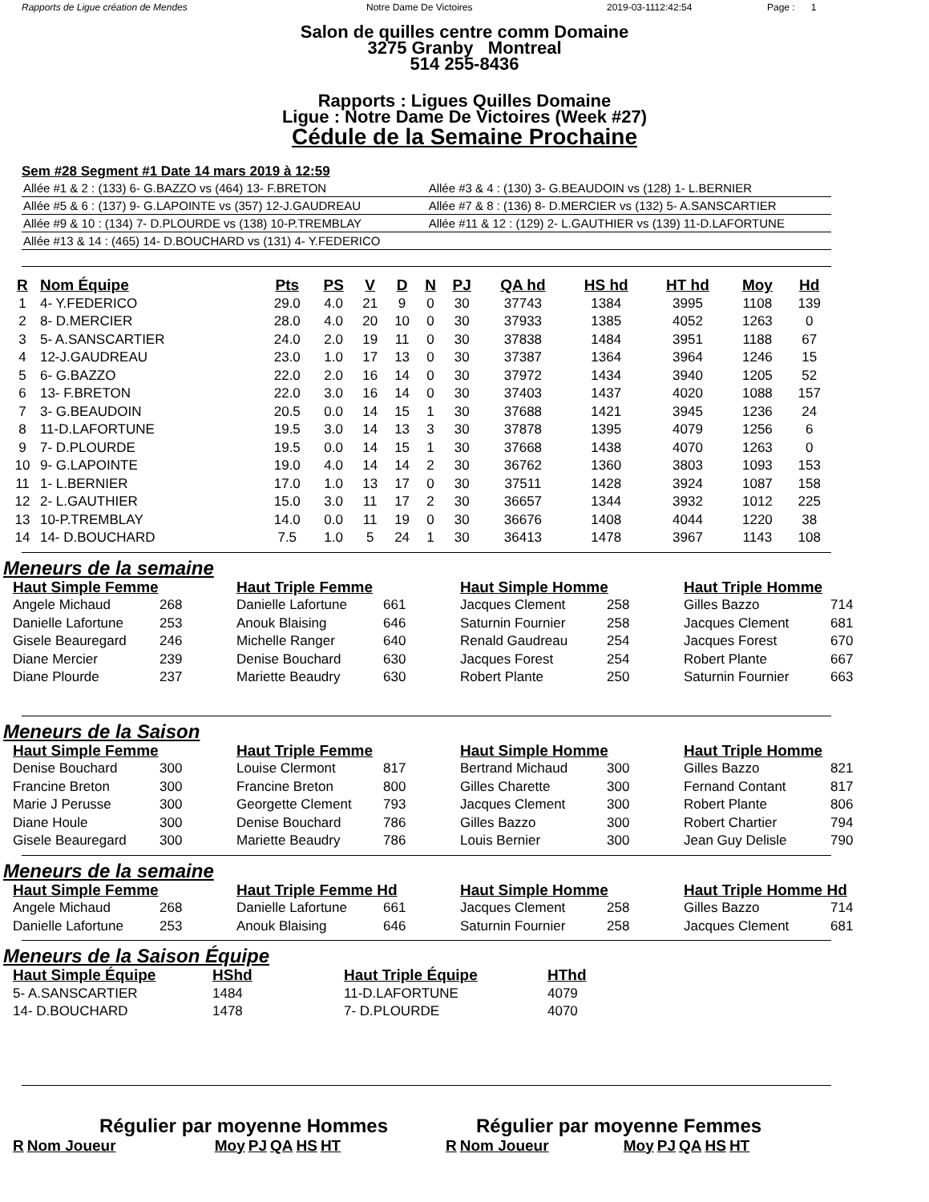Rapports de Ligue création de Mendes Notre Dame De Victoires 2019-03-1112:42:54 Page : 1
Salon de quilles centre comm Domaine
3275 Granby Montreal
514 255-8436
Rapports : Ligues Quilles Domaine
Ligue : Notre Dame De Victoires (Week #27)
Cédule de la Semaine Prochaine
Sem #28 Segment #1 Date 14 mars 2019 à 12:59
| Allée #1 & 2 : (133) 6- G.BAZZO vs (464) 13- F.BRETON | Allée #3 & 4 : (130) 3- G.BEAUDOIN vs (128) 1- L.BERNIER |
| Allée #5 & 6 : (137) 9- G.LAPOINTE vs (357) 12-J.GAUDREAU | Allée #7 & 8 : (136) 8- D.MERCIER vs (132) 5- A.SANSCARTIER |
| Allée #9 & 10 : (134) 7- D.PLOURDE vs (138) 10-P.TREMBLAY | Allée #11 & 12 : (129) 2- L.GAUTHIER vs (139) 11-D.LAFORTUNE |
| Allée #13 & 14 : (465) 14- D.BOUCHARD vs (131) 4- Y.FEDERICO | |
| R | Nom Équipe | Pts | PS | V | D | N | PJ | QA hd | HS hd | HT hd | Moy | Hd |
| --- | --- | --- | --- | --- | --- | --- | --- | --- | --- | --- | --- | --- |
| 1 | 4- Y.FEDERICO | 29.0 | 4.0 | 21 | 9 | 0 | 30 | 37743 | 1384 | 3995 | 1108 | 139 |
| 2 | 8- D.MERCIER | 28.0 | 4.0 | 20 | 10 | 0 | 30 | 37933 | 1385 | 4052 | 1263 | 0 |
| 3 | 5- A.SANSCARTIER | 24.0 | 2.0 | 19 | 11 | 0 | 30 | 37838 | 1484 | 3951 | 1188 | 67 |
| 4 | 12-J.GAUDREAU | 23.0 | 1.0 | 17 | 13 | 0 | 30 | 37387 | 1364 | 3964 | 1246 | 15 |
| 5 | 6- G.BAZZO | 22.0 | 2.0 | 16 | 14 | 0 | 30 | 37972 | 1434 | 3940 | 1205 | 52 |
| 6 | 13- F.BRETON | 22.0 | 3.0 | 16 | 14 | 0 | 30 | 37403 | 1437 | 4020 | 1088 | 157 |
| 7 | 3- G.BEAUDOIN | 20.5 | 0.0 | 14 | 15 | 1 | 30 | 37688 | 1421 | 3945 | 1236 | 24 |
| 8 | 11-D.LAFORTUNE | 19.5 | 3.0 | 14 | 13 | 3 | 30 | 37878 | 1395 | 4079 | 1256 | 6 |
| 9 | 7- D.PLOURDE | 19.5 | 0.0 | 14 | 15 | 1 | 30 | 37668 | 1438 | 4070 | 1263 | 0 |
| 10 | 9- G.LAPOINTE | 19.0 | 4.0 | 14 | 14 | 2 | 30 | 36762 | 1360 | 3803 | 1093 | 153 |
| 11 | 1- L.BERNIER | 17.0 | 1.0 | 13 | 17 | 0 | 30 | 37511 | 1428 | 3924 | 1087 | 158 |
| 12 | 2- L.GAUTHIER | 15.0 | 3.0 | 11 | 17 | 2 | 30 | 36657 | 1344 | 3932 | 1012 | 225 |
| 13 | 10-P.TREMBLAY | 14.0 | 0.0 | 11 | 19 | 0 | 30 | 36676 | 1408 | 4044 | 1220 | 38 |
| 14 | 14- D.BOUCHARD | 7.5 | 1.0 | 5 | 24 | 1 | 30 | 36413 | 1478 | 3967 | 1143 | 108 |
Meneurs de la semaine
| Haut Simple Femme | | Haut Triple Femme | | Haut Simple Homme | | Haut Triple Homme | |
| --- | --- | --- | --- | --- | --- | --- | --- |
| Angele Michaud | 268 | Danielle Lafortune | 661 | Jacques Clement | 258 | Gilles Bazzo | 714 |
| Danielle Lafortune | 253 | Anouk Blaising | 646 | Saturnin Fournier | 258 | Jacques Clement | 681 |
| Gisele Beauregard | 246 | Michelle Ranger | 640 | Renald Gaudreau | 254 | Jacques Forest | 670 |
| Diane Mercier | 239 | Denise Bouchard | 630 | Jacques Forest | 254 | Robert Plante | 667 |
| Diane Plourde | 237 | Mariette Beaudry | 630 | Robert Plante | 250 | Saturnin Fournier | 663 |
Meneurs de la Saison
| Haut Simple Femme | | Haut Triple Femme | | Haut Simple Homme | | Haut Triple Homme | |
| --- | --- | --- | --- | --- | --- | --- | --- |
| Denise Bouchard | 300 | Louise Clermont | 817 | Bertrand Michaud | 300 | Gilles Bazzo | 821 |
| Francine Breton | 300 | Francine Breton | 800 | Gilles Charette | 300 | Fernand Contant | 817 |
| Marie J Perusse | 300 | Georgette Clement | 793 | Jacques Clement | 300 | Robert Plante | 806 |
| Diane Houle | 300 | Denise Bouchard | 786 | Gilles Bazzo | 300 | Robert Chartier | 794 |
| Gisele Beauregard | 300 | Mariette Beaudry | 786 | Louis Bernier | 300 | Jean Guy Delisle | 790 |
Meneurs de la semaine
| Haut Simple Femme | | Haut Triple Femme Hd | | Haut Simple Homme | | Haut Triple Homme Hd | |
| --- | --- | --- | --- | --- | --- | --- | --- |
| Angele Michaud | 268 | Danielle Lafortune | 661 | Jacques Clement | 258 | Gilles Bazzo | 714 |
| Danielle Lafortune | 253 | Anouk Blaising | 646 | Saturnin Fournier | 258 | Jacques Clement | 681 |
Meneurs de la Saison Équipe
| Haut Simple Équipe | HShd | Haut Triple Équipe | HThd |
| --- | --- | --- | --- |
| 5- A.SANSCARTIER | 1484 | 11-D.LAFORTUNE | 4079 |
| 14- D.BOUCHARD | 1478 | 7- D.PLOURDE | 4070 |
Régulier par moyenne Hommes
| R | Nom Joueur | Moy | PJ | QA | HS | HT |
| --- | --- | --- | --- | --- | --- | --- |
Régulier par moyenne Femmes
| R | Nom Joueur | Moy | PJ | QA | HS | HT |
| --- | --- | --- | --- | --- | --- | --- |